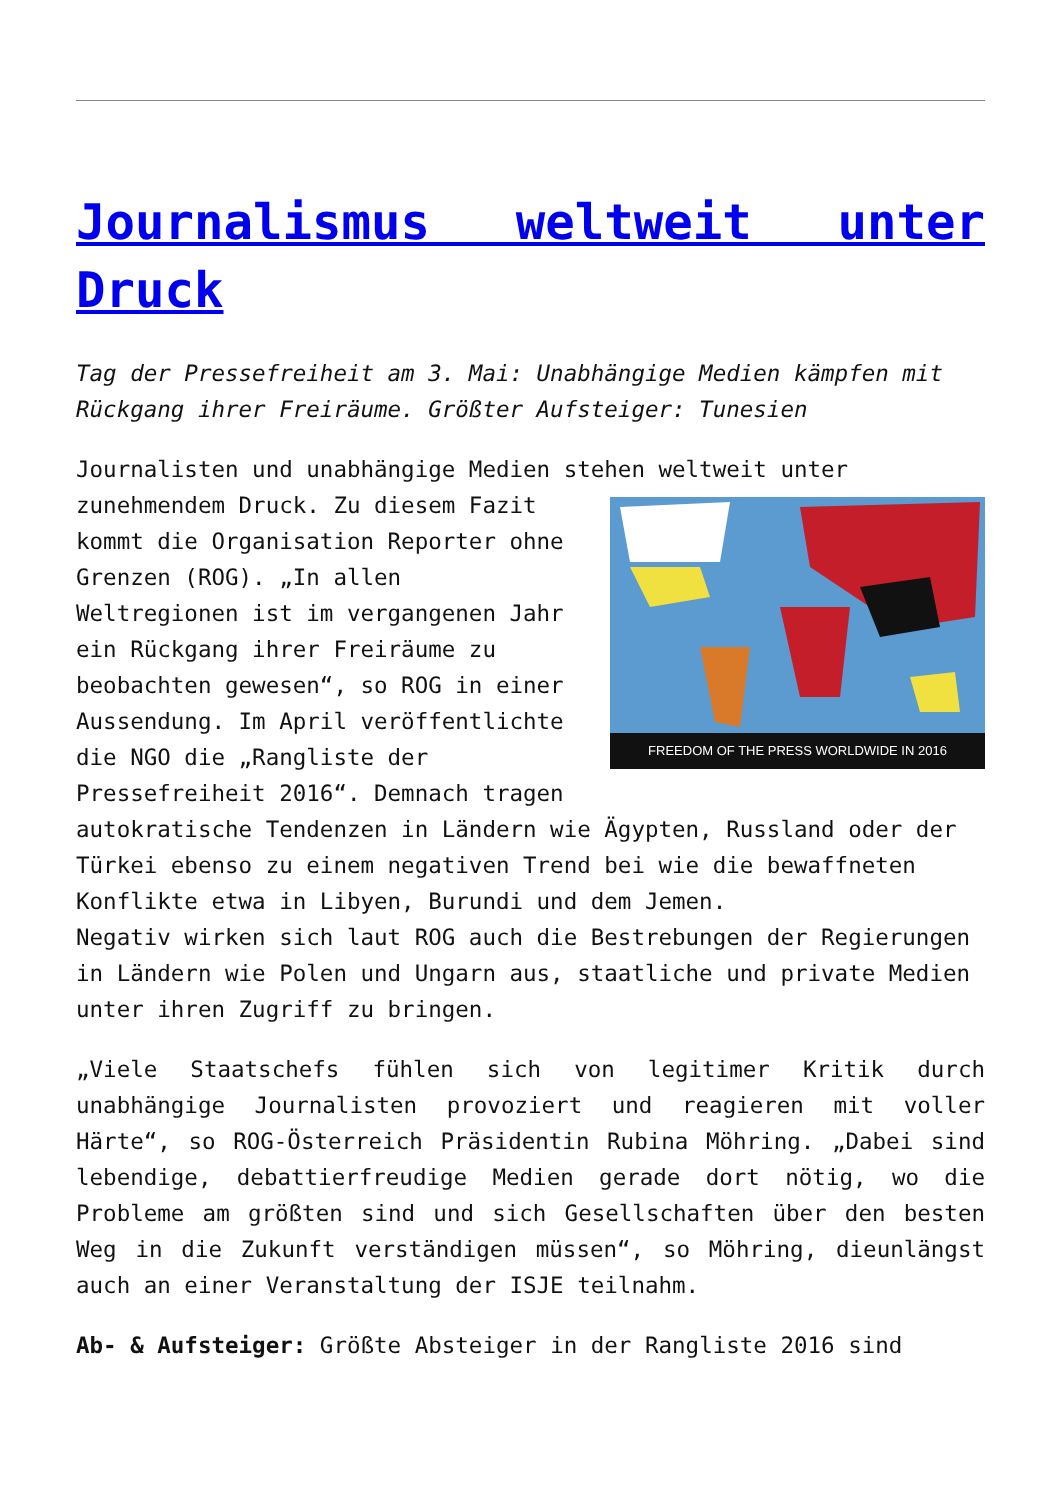Journalismus weltweit unter Druck
Tag der Pressefreiheit am 3. Mai: Unabhängige Medien kämpfen mit Rückgang ihrer Freiräume. Größter Aufsteiger: Tunesien
Journalisten und unabhängige Medien stehen weltweit unter FREEDOM OF THE PRESS WORLDWIDE IN 2016 zunehmendem Druck. Zu diesem Fazit kommt die Organisation Reporter ohne Grenzen (ROG). „In allen Weltregionen ist im vergangenen Jahr ein Rückgang ihrer Freiräume zu beobachten gewesen“, so ROG in einer Aussendung. Im April veröffentlichte die NGO die „Rangliste der Pressefreiheit 2016“. Demnach tragen autokratische Tendenzen in Ländern wie Ägypten, Russland oder der Türkei ebenso zu einem negativen Trend bei wie die bewaffneten Konflikte etwa in Libyen, Burundi und dem Jemen.
Negativ wirken sich laut ROG auch die Bestrebungen der Regierungen in Ländern wie Polen und Ungarn aus, staatliche und private Medien unter ihren Zugriff zu bringen.
„Viele Staatschefs fühlen sich von legitimer Kritik durch unabhängige Journalisten provoziert und reagieren mit voller Härte“, so ROG-Österreich Präsidentin Rubina Möhring. „Dabei sind lebendige, debattierfreudige Medien gerade dort nötig, wo die Probleme am größten sind und sich Gesellschaften über den besten Weg in die Zukunft verständigen müssen“, so Möhring, dieunlängst auch an einer Veranstaltung der ISJE teilnahm.
Ab- & Aufsteiger: Größte Absteiger in der Rangliste 2016 sind